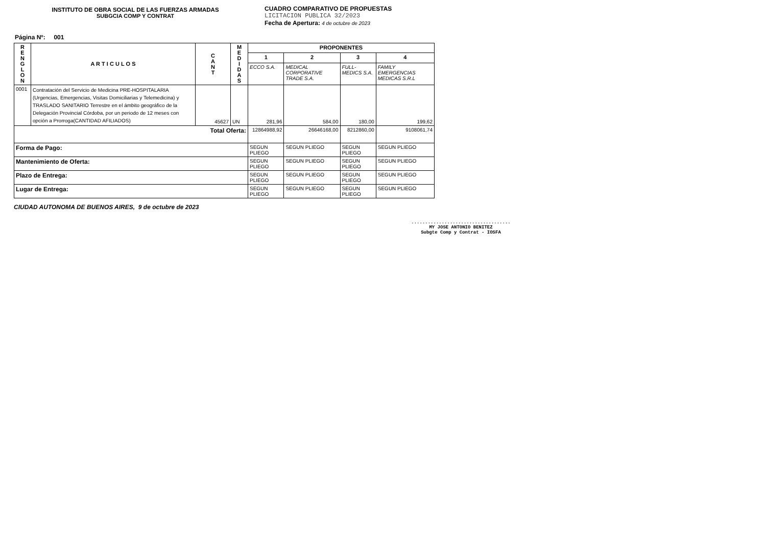INSTITUTO DE OBRA SOCIAL DE LAS FUERZAS ARMADAS
SUBGCIA COMP Y CONTRAT
CUADRO COMPARATIVO DE PROPUESTAS
LICITACION PUBLICA 32/2023
Fecha de Apertura: 4 de octubre de 2023
Página Nº: 001
| R E N G L O N | A R T I C U L O S | C A N T | M E D I D A S | PROPONENTES | | | |
| | | | | 1 | 2 | 3 | 4 |
| | | | | ECCO S.A. | MEDICAL CORPORATIVE TRADE S.A. | FULL-MEDICS S.A. | FAMILY EMERGENCIAS MEDICAS S.R.L |
| 0001 | Contratación del Servicio de Medicina PRE-HOSPITALARIA (Urgencias, Emergencias, Visitas Domiciliarias y Telemedicina) y TRASLADO SANITARIO Terrestre en el ámbito geográfico de la Delegación Provincial Córdoba, por un periodo de 12 meses con opción a Prorroga(CANTIDAD AFILIADOS) | 45627 | UN | 281,96 | 584,00 | 180,00 | 199,62 |
| Total Oferta: | | | | 12864988,92 | 26646168,00 | 8212860,00 | 9108061,74 |
| Forma de Pago: | | | | SEGUN PLIEGO | SEGUN PLIEGO | SEGUN PLIEGO | SEGUN PLIEGO |
| Mantenimiento de Oferta: | | | | SEGUN PLIEGO | SEGUN PLIEGO | SEGUN PLIEGO | SEGUN PLIEGO |
| Plazo de Entrega: | | | | SEGUN PLIEGO | SEGUN PLIEGO | SEGUN PLIEGO | SEGUN PLIEGO |
| Lugar de Entrega: | | | | SEGUN PLIEGO | SEGUN PLIEGO | SEGUN PLIEGO | SEGUN PLIEGO |
CIUDAD AUTONOMA DE BUENOS AIRES, 9 de octubre de 2023
....................................
MY JOSE ANTONIO BENITEZ
Subgte Comp y Contrat - IOSFA